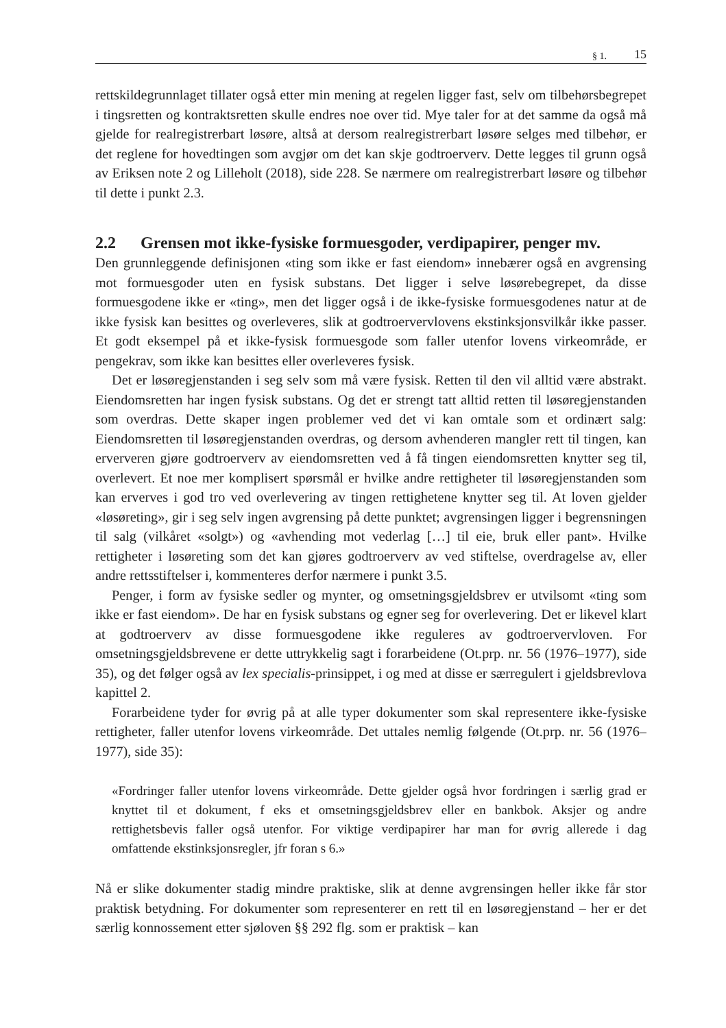§ 1. 15
rettskildegrunnlaget tillater også etter min mening at regelen ligger fast, selv om tilbehørsbegrepet i tingsretten og kontraktsretten skulle endres noe over tid. Mye taler for at det samme da også må gjelde for realregistrerbart løsøre, altså at dersom realregistrerbart løsøre selges med tilbehør, er det reglene for hovedtingen som avgjør om det kan skje godtroerverv. Dette legges til grunn også av Eriksen note 2 og Lilleholt (2018), side 228. Se nærmere om realregistrerbart løsøre og tilbehør til dette i punkt 2.3.
2.2 Grensen mot ikke-fysiske formuesgoder, verdipapirer, penger mv.
Den grunnleggende definisjonen «ting som ikke er fast eiendom» innebærer også en avgrensing mot formuesgoder uten en fysisk substans. Det ligger i selve løsørebegrepet, da disse formuesgodene ikke er «ting», men det ligger også i de ikke-fysiske formuesgodenes natur at de ikke fysisk kan besittes og overleveres, slik at godtroervervlovens ekstinksjonsvilkår ikke passer. Et godt eksempel på et ikke-fysisk formuesgode som faller utenfor lovens virkeområde, er pengekrav, som ikke kan besittes eller overleveres fysisk.
Det er løsøregjenstanden i seg selv som må være fysisk. Retten til den vil alltid være abstrakt. Eiendomsretten har ingen fysisk substans. Og det er strengt tatt alltid retten til løsøregjenstanden som overdras. Dette skaper ingen problemer ved det vi kan omtale som et ordinært salg: Eiendomsretten til løsøregjenstanden overdras, og dersom avhenderen mangler rett til tingen, kan erververen gjøre godtroerverv av eiendomsretten ved å få tingen eiendomsretten knytter seg til, overlevert. Et noe mer komplisert spørsmål er hvilke andre rettigheter til løsøregjenstanden som kan erverves i god tro ved overlevering av tingen rettighetene knytter seg til. At loven gjelder «løsøreting», gir i seg selv ingen avgrensing på dette punktet; avgrensingen ligger i begrensningen til salg (vilkåret «solgt») og «avhending mot vederlag […] til eie, bruk eller pant». Hvilke rettigheter i løsøreting som det kan gjøres godtroerverv av ved stiftelse, overdragelse av, eller andre rettsstiftelser i, kommenteres derfor nærmere i punkt 3.5.
Penger, i form av fysiske sedler og mynter, og omsetningsgjeldsbrev er utvilsomt «ting som ikke er fast eiendom». De har en fysisk substans og egner seg for overlevering. Det er likevel klart at godtroerverv av disse formuesgodene ikke reguleres av godtroervervloven. For omsetningsgjeldsbrevene er dette uttrykkelig sagt i forarbeidene (Ot.prp. nr. 56 (1976–1977), side 35), og det følger også av lex specialis-prinsippet, i og med at disse er særregulert i gjeldsbrevlova kapittel 2.
Forarbeidene tyder for øvrig på at alle typer dokumenter som skal representere ikke-fysiske rettigheter, faller utenfor lovens virkeområde. Det uttales nemlig følgende (Ot.prp. nr. 56 (1976–1977), side 35):
«Fordringer faller utenfor lovens virkeområde. Dette gjelder også hvor fordringen i særlig grad er knyttet til et dokument, f eks et omsetningsgjeldsbrev eller en bankbok. Aksjer og andre rettighetsbevis faller også utenfor. For viktige verdipapirer har man for øvrig allerede i dag omfattende ekstinksjonsregler, jfr foran s 6.»
Nå er slike dokumenter stadig mindre praktiske, slik at denne avgrensingen heller ikke får stor praktisk betydning. For dokumenter som representerer en rett til en løsøregjenstand – her er det særlig konnossement etter sjøloven §§ 292 flg. som er praktisk – kan